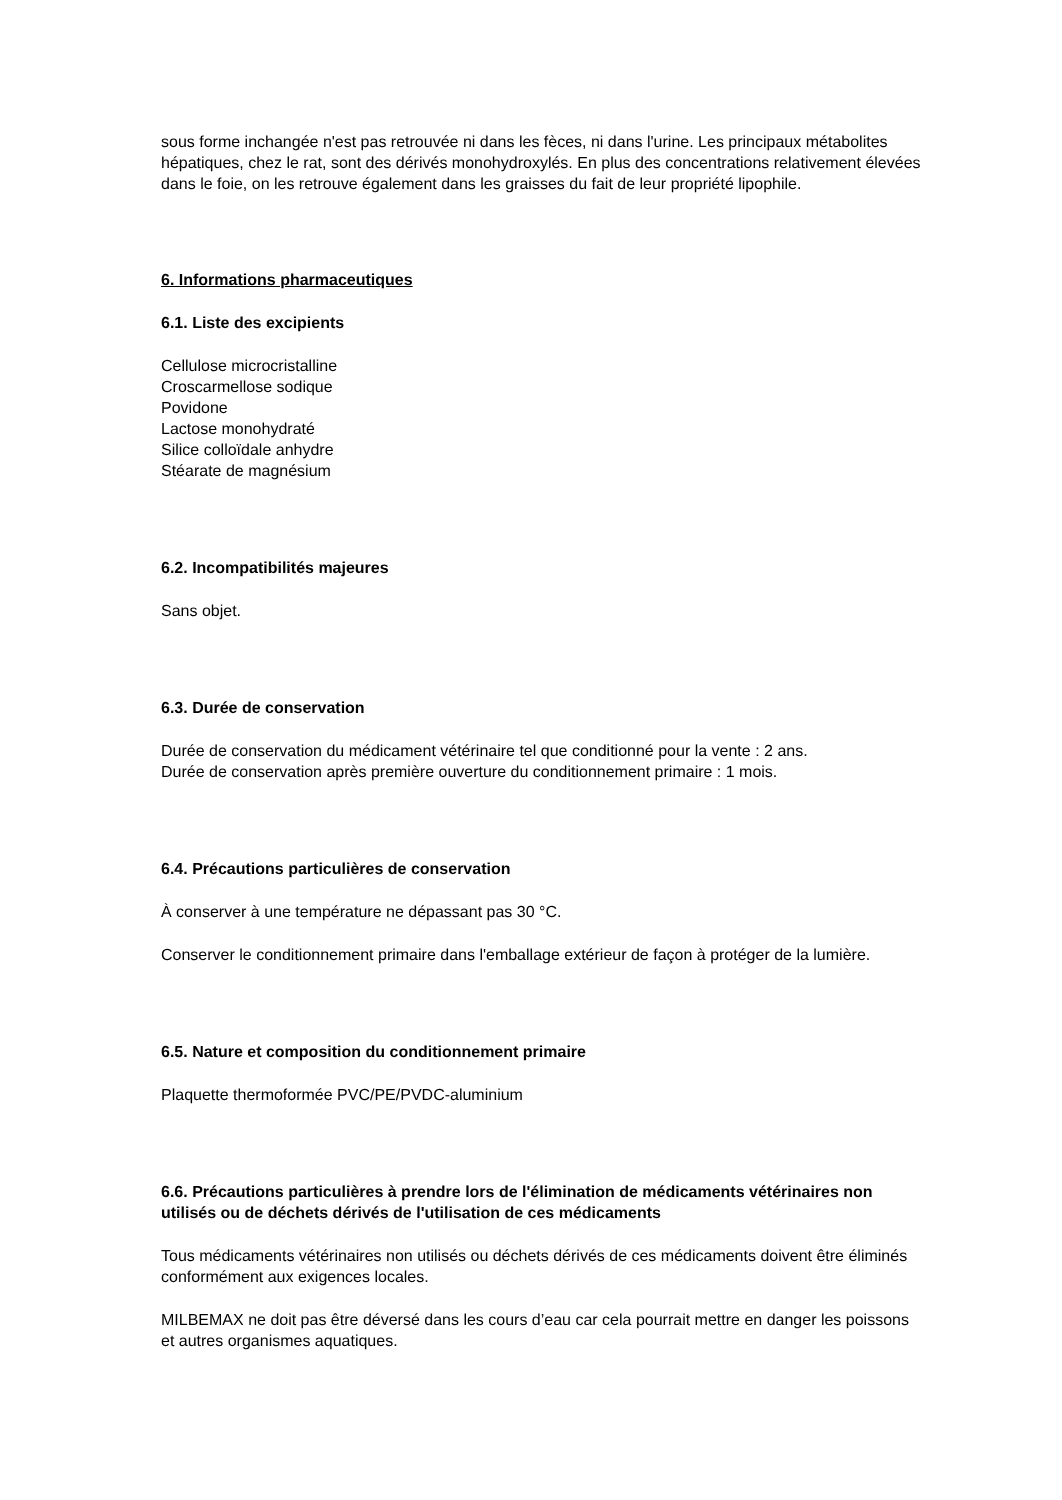sous forme inchangée n'est pas retrouvée ni dans les fèces, ni dans l'urine. Les principaux métabolites hépatiques, chez le rat, sont des dérivés monohydroxylés. En plus des concentrations relativement élevées dans le foie, on les retrouve également dans les graisses du fait de leur propriété lipophile.
6. Informations pharmaceutiques
6.1. Liste des excipients
Cellulose microcristalline
Croscarmellose sodique
Povidone
Lactose monohydraté
Silice colloïdale anhydre
Stéarate de magnésium
6.2. Incompatibilités majeures
Sans objet.
6.3. Durée de conservation
Durée de conservation du médicament vétérinaire tel que conditionné pour la vente : 2 ans.
Durée de conservation après première ouverture du conditionnement primaire : 1 mois.
6.4. Précautions particulières de conservation
À conserver à une température ne dépassant pas 30 °C.
Conserver le conditionnement primaire dans l'emballage extérieur de façon à protéger de la lumière.
6.5. Nature et composition du conditionnement primaire
Plaquette thermoformée PVC/PE/PVDC-aluminium
6.6. Précautions particulières à prendre lors de l'élimination de médicaments vétérinaires non utilisés ou de déchets dérivés de l'utilisation de ces médicaments
Tous médicaments vétérinaires non utilisés ou déchets dérivés de ces médicaments doivent être éliminés conformément aux exigences locales.
MILBEMAX ne doit pas être déversé dans les cours d’eau car cela pourrait mettre en danger les poissons et autres organismes aquatiques.